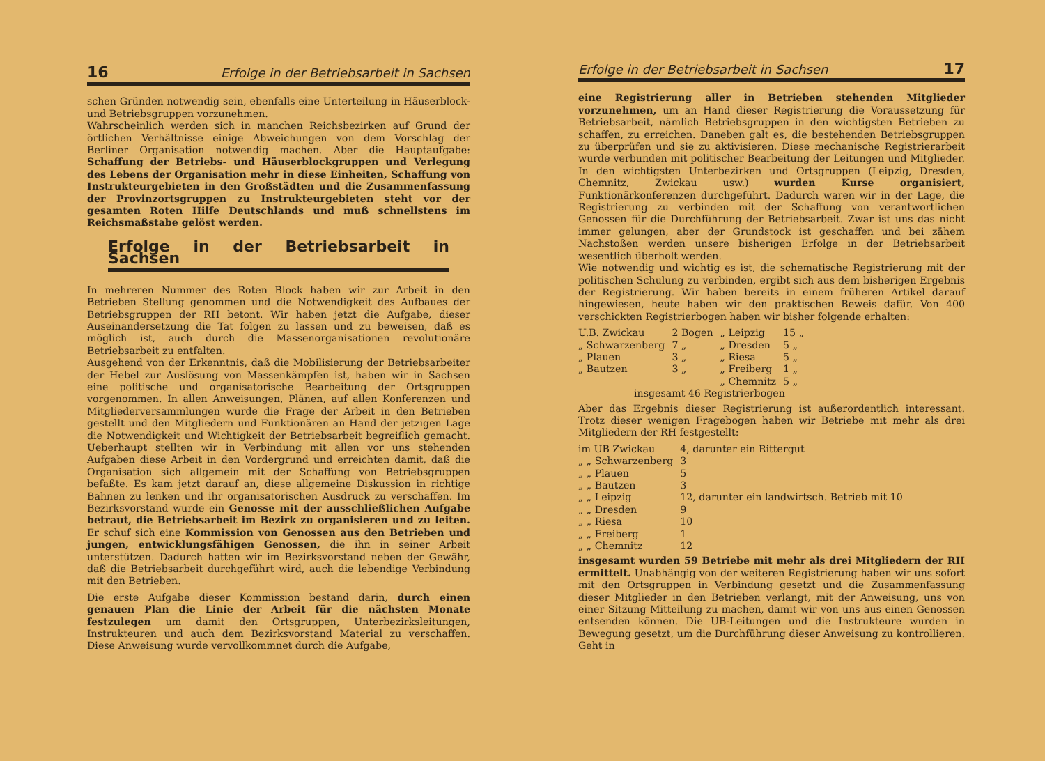16 Erfolge in der Betriebsarbeit in Sachsen
schen Gründen notwendig sein, ebenfalls eine Unterteilung in Häuserblock- und Betriebsgruppen vorzunehmen.
Wahrscheinlich werden sich in manchen Reichsbezirken auf Grund der örtlichen Verhältnisse einige Abweichungen von dem Vorschlag der Berliner Organisation notwendig machen. Aber die Hauptaufgabe: Schaffung der Betriebs- und Häuserblockgruppen und Verlegung des Lebens der Organisation mehr in diese Einheiten, Schaffung von Instrukteurgebieten in den Großstädten und die Zusammenfassung der Provinzortsgruppen zu Instrukteurgebieten steht vor der gesamten Roten Hilfe Deutschlands und muß schnellstens im Reichsmaßstabe gelöst werden.
Erfolge in der Betriebsarbeit in Sachsen
In mehreren Nummer des Roten Block haben wir zur Arbeit in den Betrieben Stellung genommen und die Notwendigkeit des Aufbaues der Betriebsgruppen der RH betont. Wir haben jetzt die Aufgabe, dieser Auseinandersetzung die Tat folgen zu lassen und zu beweisen, daß es möglich ist, auch durch die Massenorganisationen revolutionäre Betriebsarbeit zu entfalten.
Ausgehend von der Erkenntnis, daß die Mobilisierung der Betriebsarbeiter der Hebel zur Auslösung von Massenkämpfen ist, haben wir in Sachsen eine politische und organisatorische Bearbeitung der Ortsgruppen vorgenommen. In allen Anweisungen, Plänen, auf allen Konferenzen und Mitgliederversammlungen wurde die Frage der Arbeit in den Betrieben gestellt und den Mitgliedern und Funktionären an Hand der jetzigen Lage die Notwendigkeit und Wichtigkeit der Betriebsarbeit begreiflich gemacht. Ueberhaupt stellten wir in Verbindung mit allen vor uns stehenden Aufgaben diese Arbeit in den Vordergrund und erreichten damit, daß die Organisation sich allgemein mit der Schaffung von Betriebsgruppen befaßte. Es kam jetzt darauf an, diese allgemeine Diskussion in richtige Bahnen zu lenken und ihr organisatorischen Ausdruck zu verschaffen. Im Bezirksvorstand wurde ein Genosse mit der ausschließlichen Aufgabe betraut, die Betriebsarbeit im Bezirk zu organisieren und zu leiten. Er schuf sich eine Kommission von Genossen aus den Betrieben und jungen, entwicklungsfähigen Genossen, die ihn in seiner Arbeit unterstützen. Dadurch hatten wir im Bezirksvorstand neben der Gewähr, daß die Betriebsarbeit durchgeführt wird, auch die lebendige Verbindung mit den Betrieben.
Die erste Aufgabe dieser Kommission bestand darin, durch einen genauen Plan die Linie der Arbeit für die nächsten Monate festzulegen um damit den Ortsgruppen, Unterbezirksleitungen, Instrukteuren und auch dem Bezirksvorstand Material zu verschaffen. Diese Anweisung wurde vervollkommnet durch die Aufgabe,
Erfolge in der Betriebsarbeit in Sachsen 17
eine Registrierung aller in Betrieben stehenden Mitglieder vorzunehmen, um an Hand dieser Registrierung die Voraussetzung für Betriebsarbeit, nämlich Betriebsgruppen in den wichtigsten Betrieben zu schaffen, zu erreichen. Daneben galt es, die bestehenden Betriebsgruppen zu überprüfen und sie zu aktivisieren. Diese mechanische Registrierarbeit wurde verbunden mit politischer Bearbeitung der Leitungen und Mitglieder. In den wichtigsten Unterbezirken und Ortsgruppen (Leipzig, Dresden, Chemnitz, Zwickau usw.) wurden Kurse organisiert, Funktionärkonferenzen durchgeführt. Dadurch waren wir in der Lage, die Registrierung zu verbinden mit der Schaffung von verantwortlichen Genossen für die Durchführung der Betriebsarbeit. Zwar ist uns das nicht immer gelungen, aber der Grundstock ist geschaffen und bei zähem Nachstoßen werden unsere bisherigen Erfolge in der Betriebsarbeit wesentlich überholt werden.
Wie notwendig und wichtig es ist, die schematische Registrierung mit der politischen Schulung zu verbinden, ergibt sich aus dem bisherigen Ergebnis der Registrierung. Wir haben bereits in einem früheren Artikel darauf hingewiesen, heute haben wir den praktischen Beweis dafür. Von 400 verschickten Registrierbogen haben wir bisher folgende erhalten:
| U.B. Zwickau | 2 Bogen | „ Leipzig | 15 „ |
| „ Schwarzenberg | 7 „ | „ Dresden | 5 „ |
| „ Plauen | 3 „ | „ Riesa | 5 „ |
| „ Bautzen | 3 „ | „ Freiberg | 1 „ |
| | | „ Chemnitz | 5 „ |
| insgesamt 46 Registrierbogen | | | |
Aber das Ergebnis dieser Registrierung ist außerordentlich interessant. Trotz dieser wenigen Fragebogen haben wir Betriebe mit mehr als drei Mitgliedern der RH festgestellt:
| im UB Zwickau | 4, darunter ein Rittergut |
| „ „ Schwarzenberg | 3 |
| „ „ Plauen | 5 |
| „ „ Bautzen | 3 |
| „ „ Leipzig | 12, darunter ein landwirtsch. Betrieb mit 10 |
| „ „ Dresden | 9 |
| „ „ Riesa | 10 |
| „ „ Freiberg | 1 |
| „ „ Chemnitz | 12 |
insgesamt wurden 59 Betriebe mit mehr als drei Mitgliedern der RH ermittelt. Unabhängig von der weiteren Registrierung haben wir uns sofort mit den Ortsgruppen in Verbindung gesetzt und die Zusammenfassung dieser Mitglieder in den Betrieben verlangt, mit der Anweisung, uns von einer Sitzung Mitteilung zu machen, damit wir von uns aus einen Genossen entsenden können. Die UB-Leitungen und die Instrukteure wurden in Bewegung gesetzt, um die Durchführung dieser Anweisung zu kontrollieren. Geht in